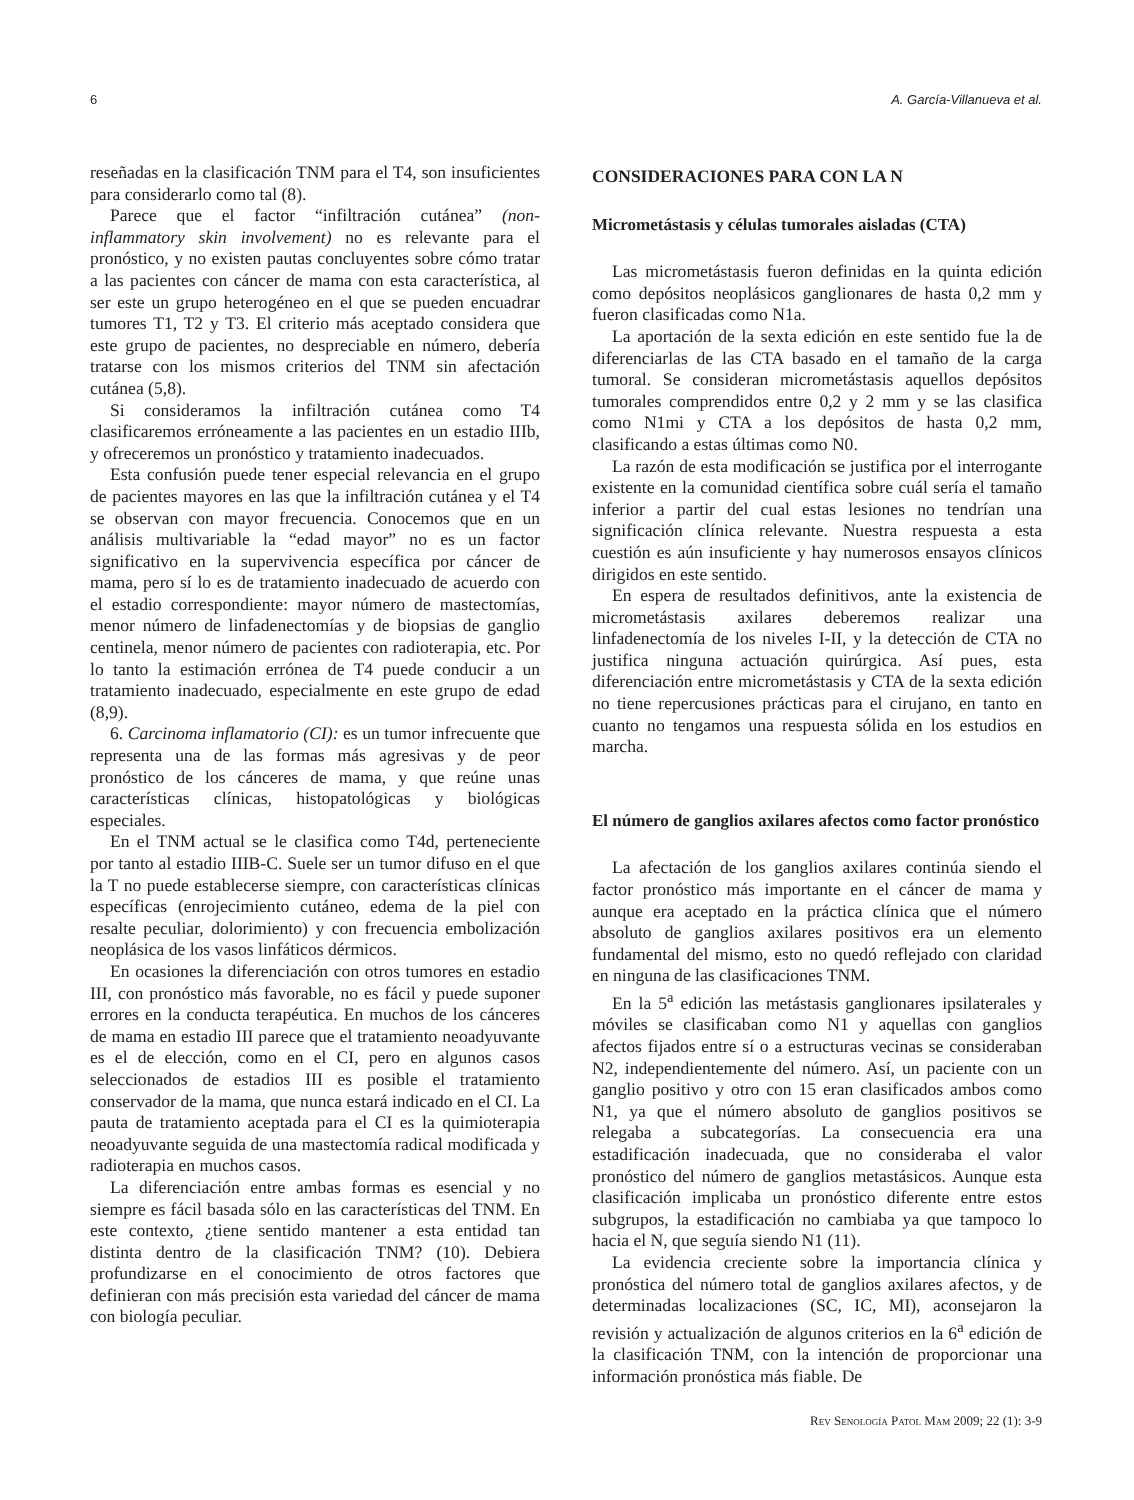6 A. García-Villanueva et al.
reseñadas en la clasificación TNM para el T4, son insuficientes para considerarlo como tal (8).
Parece que el factor “infiltración cutánea” (non-inflammatory skin involvement) no es relevante para el pronóstico, y no existen pautas concluyentes sobre cómo tratar a las pacientes con cáncer de mama con esta característica, al ser este un grupo heterogéneo en el que se pueden encuadrar tumores T1, T2 y T3. El criterio más aceptado considera que este grupo de pacientes, no despreciable en número, debería tratarse con los mismos criterios del TNM sin afectación cutánea (5,8).
Si consideramos la infiltración cutánea como T4 clasificaremos erróneamente a las pacientes en un estadio IIIb, y ofreceremos un pronóstico y tratamiento inadecuados.
Esta confusión puede tener especial relevancia en el grupo de pacientes mayores en las que la infiltración cutánea y el T4 se observan con mayor frecuencia. Conocemos que en un análisis multivariable la “edad mayor” no es un factor significativo en la supervivencia específica por cáncer de mama, pero sí lo es de tratamiento inadecuado de acuerdo con el estadio correspondiente: mayor número de mastectomías, menor número de linfadenectomías y de biopsias de ganglio centinela, menor número de pacientes con radioterapia, etc. Por lo tanto la estimación errónea de T4 puede conducir a un tratamiento inadecuado, especialmente en este grupo de edad (8,9).
6. Carcinoma inflamatorio (CI): es un tumor infrecuente que representa una de las formas más agresivas y de peor pronóstico de los cánceres de mama, y que reúne unas características clínicas, histopatológicas y biológicas especiales.
En el TNM actual se le clasifica como T4d, perteneciente por tanto al estadio IIIB-C. Suele ser un tumor difuso en el que la T no puede establecerse siempre, con características clínicas específicas (enrojecimiento cutáneo, edema de la piel con resalte peculiar, dolorimiento) y con frecuencia embolización neoplásica de los vasos linfáticos dérmicos.
En ocasiones la diferenciación con otros tumores en estadio III, con pronóstico más favorable, no es fácil y puede suponer errores en la conducta terapéutica. En muchos de los cánceres de mama en estadio III parece que el tratamiento neoadyuvante es el de elección, como en el CI, pero en algunos casos seleccionados de estadios III es posible el tratamiento conservador de la mama, que nunca estará indicado en el CI. La pauta de tratamiento aceptada para el CI es la quimioterapia neoadyuvante seguida de una mastectomía radical modificada y radioterapia en muchos casos.
La diferenciación entre ambas formas es esencial y no siempre es fácil basada sólo en las características del TNM. En este contexto, ¿tiene sentido mantener a esta entidad tan distinta dentro de la clasificación TNM? (10). Debiera profundizarse en el conocimiento de otros factores que definieran con más precisión esta variedad del cáncer de mama con biología peculiar.
CONSIDERACIONES PARA CON LA N
Micrometástasis y células tumorales aisladas (CTA)
Las micrometástasis fueron definidas en la quinta edición como depósitos neoplásicos ganglionares de hasta 0,2 mm y fueron clasificadas como N1a.
La aportación de la sexta edición en este sentido fue la de diferenciarlas de las CTA basado en el tamaño de la carga tumoral. Se consideran micrometástasis aquellos depósitos tumorales comprendidos entre 0,2 y 2 mm y se las clasifica como N1mi y CTA a los depósitos de hasta 0,2 mm, clasificando a estas últimas como N0.
La razón de esta modificación se justifica por el interrogante existente en la comunidad científica sobre cuál sería el tamaño inferior a partir del cual estas lesiones no tendrían una significación clínica relevante. Nuestra respuesta a esta cuestión es aún insuficiente y hay numerosos ensayos clínicos dirigidos en este sentido.
En espera de resultados definitivos, ante la existencia de micrometástasis axilares deberemos realizar una linfadenectomía de los niveles I-II, y la detección de CTA no justifica ninguna actuación quirúrgica. Así pues, esta diferenciación entre micrometástasis y CTA de la sexta edición no tiene repercusiones prácticas para el cirujano, en tanto en cuanto no tengamos una respuesta sólida en los estudios en marcha.
El número de ganglios axilares afectos como factor pronóstico
La afectación de los ganglios axilares continúa siendo el factor pronóstico más importante en el cáncer de mama y aunque era aceptado en la práctica clínica que el número absoluto de ganglios axilares positivos era un elemento fundamental del mismo, esto no quedó reflejado con claridad en ninguna de las clasificaciones TNM.
En la 5<sup>a</sup> edición las metástasis ganglionares ipsilaterales y móviles se clasificaban como N1 y aquellas con ganglios afectos fijados entre sí o a estructuras vecinas se consideraban N2, independientemente del número. Así, un paciente con un ganglio positivo y otro con 15 eran clasificados ambos como N1, ya que el número absoluto de ganglios positivos se relegaba a subcategorías. La consecuencia era una estadificación inadecuada, que no consideraba el valor pronóstico del número de ganglios metastásicos. Aunque esta clasificación implicaba un pronóstico diferente entre estos subgrupos, la estadificación no cambiaba ya que tampoco lo hacia el N, que seguía siendo N1 (11).
La evidencia creciente sobre la importancia clínica y pronóstica del número total de ganglios axilares afectos, y de determinadas localizaciones (SC, IC, MI), aconsejaron la revisión y actualización de algunos criterios en la 6<sup>a</sup> edición de la clasificación TNM, con la intención de proporcionar una información pronóstica más fiable. De
Rev Senología Patol Mam 2009; 22 (1): 3-9